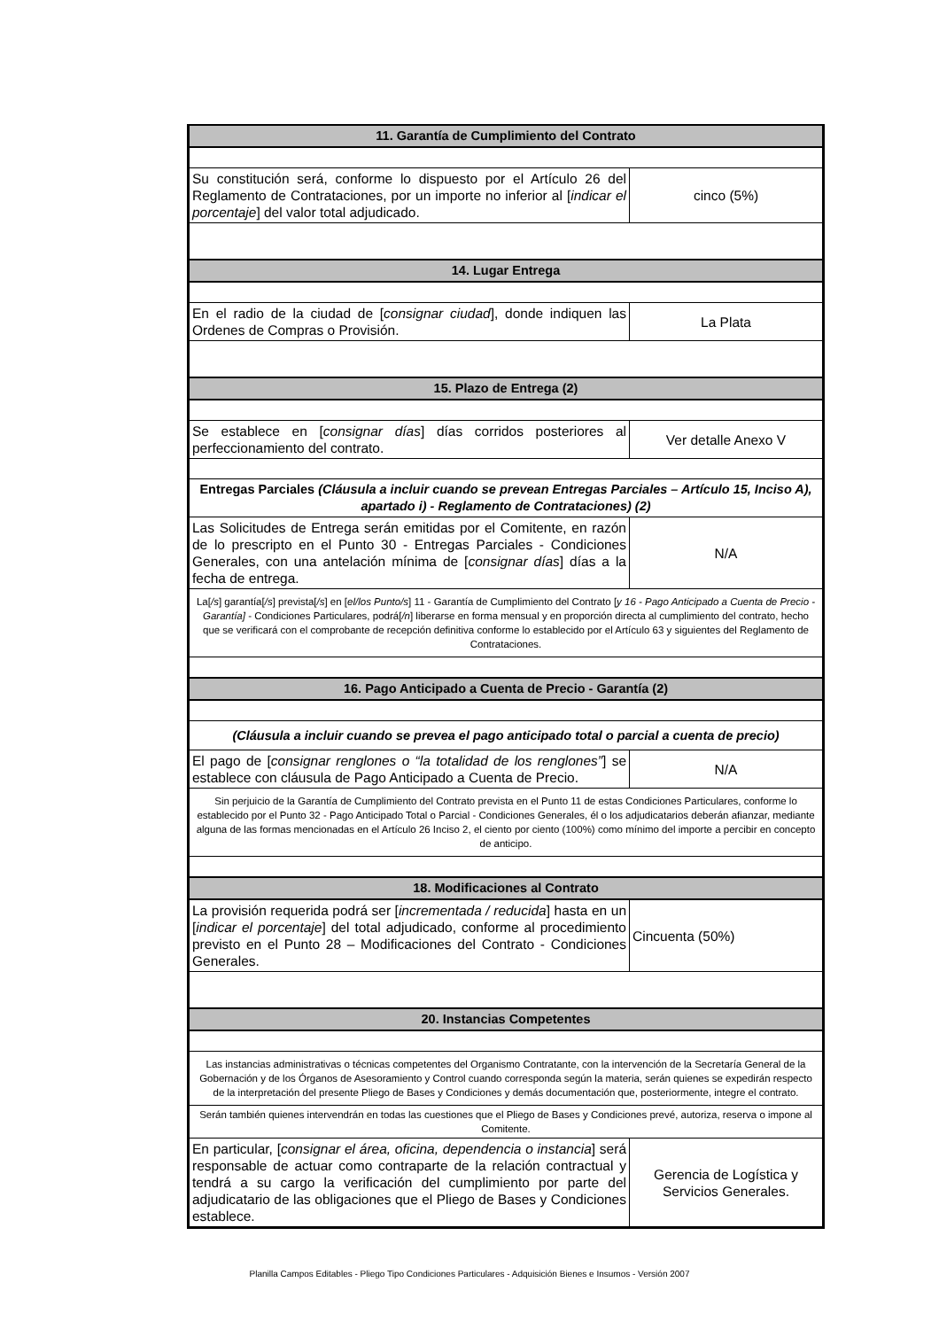| 11. Garantía de Cumplimiento del Contrato | |
| Su constitución será, conforme lo dispuesto por el Artículo 26 del Reglamento de Contrataciones, por un importe no inferior al [ indicar el porcentaje ] del valor total adjudicado. | cinco (5%) |
| 14. Lugar Entrega | |
| En el radio de la ciudad de [ consignar ciudad ], donde indiquen las Ordenes de Compras o Provisión. | La Plata |
| 15. Plazo de Entrega (2) | |
| Se establece en [ consignar días ] días corridos posteriores al perfeccionamiento del contrato. | Ver detalle Anexo V |
| Entregas Parciales (Cláusula a incluir cuando se prevean Entregas Parciales – Artículo 15, Inciso A), apartado i) - Reglamento de Contrataciones) (2) | |
| Las Solicitudes de Entrega serán emitidas por el Comitente, en razón de lo prescripto en el Punto 30 - Entregas Parciales - Condiciones Generales, con una antelación mínima de [ consignar días ] días a la fecha de entrega. | N/A |
| La[ /s ] garantía[ /s ] prevista[ /s ] en [ el/los Punto/s ] 11 - Garantía de Cumplimiento del Contrato [ y 16 - Pago Anticipado a Cuenta de Precio - Garantía] - Condiciones Particulares, podrá[ /n ] liberarse en forma mensual y en proporción directa al cumplimiento del contrato, hecho que se verificará con el comprobante de recepción definitiva conforme lo establecido por el Artículo 63 y siguientes del Reglamento de Contrataciones. | |
| 16. Pago Anticipado a Cuenta de Precio - Garantía (2) | |
| (Cláusula a incluir cuando se prevea el pago anticipado total o parcial a cuenta de precio) | |
| El pago de [ consignar renglones o “la totalidad de los renglones” ] se establece con cláusula de Pago Anticipado a Cuenta de Precio. | N/A |
| Sin perjuicio de la Garantía de Cumplimiento del Contrato prevista en el Punto 11 de estas Condiciones Particulares, conforme lo establecido por el Punto 32 - Pago Anticipado Total o Parcial - Condiciones Generales, él o los adjudicatarios deberán afianzar, mediante alguna de las formas mencionadas en el Artículo 26 Inciso 2, el ciento por ciento (100%) como mínimo del importe a percibir en concepto de anticipo. | |
| 18. Modificaciones al Contrato | |
| La provisión requerida podrá ser [ incrementada / reducida ] hasta en un [ indicar el porcentaje ] del total adjudicado, conforme al procedimiento previsto en el Punto 28 – Modificaciones del Contrato - Condiciones Generales. | Cincuenta (50%) |
| 20. Instancias Competentes | |
| Las instancias administrativas o técnicas competentes del Organismo Contratante, con la intervención de la Secretaría General de la Gobernación y de los Órganos de Asesoramiento y Control cuando corresponda según la materia, serán quienes se expedirán respecto de la interpretación del presente Pliego de Bases y Condiciones y demás documentación que, posteriormente, integre el contrato. | |
| Serán también quienes intervendrán en todas las cuestiones que el Pliego de Bases y Condiciones prevé, autoriza, reserva o impone al Comitente. | |
| En particular, [ consignar el área, oficina, dependencia o instancia ] será responsable de actuar como contraparte de la relación contractual y tendrá a su cargo la verificación del cumplimiento por parte del adjudicatario de las obligaciones que el Pliego de Bases y Condiciones establece. | Gerencia de Logística y Servicios Generales. |
Planilla Campos Editables - Pliego Tipo Condiciones Particulares - Adquisición Bienes e Insumos - Versión 2007